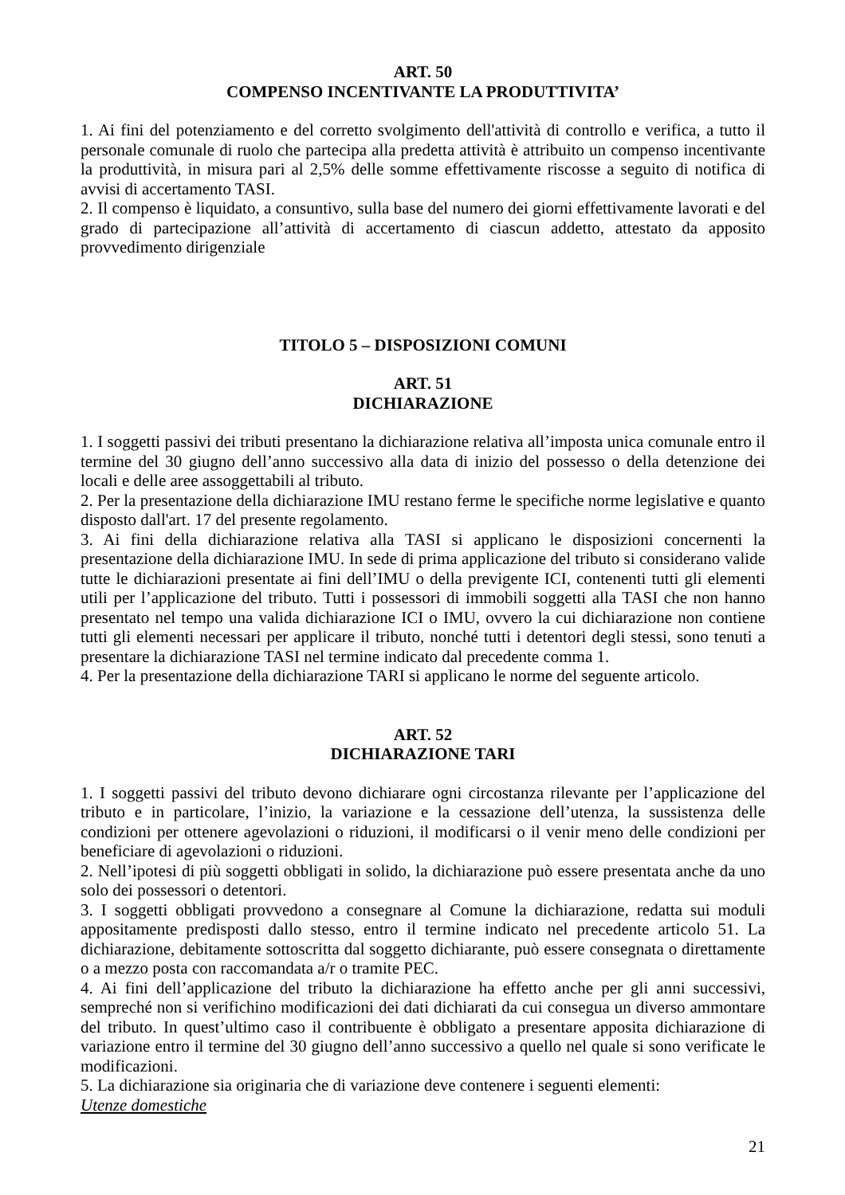ART. 50
COMPENSO INCENTIVANTE LA PRODUTTIVITA’
1. Ai fini del potenziamento e del corretto svolgimento dell'attività di controllo e verifica, a tutto il personale comunale di ruolo che partecipa alla predetta attività è attribuito un compenso incentivante la produttività, in misura pari al 2,5% delle somme effettivamente riscosse a seguito di notifica di avvisi di accertamento TASI.
2. Il compenso è liquidato, a consuntivo, sulla base del numero dei giorni effettivamente lavorati e del grado di partecipazione all’attività di accertamento di ciascun addetto, attestato da apposito provvedimento dirigenziale
TITOLO 5 – DISPOSIZIONI COMUNI
ART. 51
DICHIARAZIONE
1. I soggetti passivi dei tributi presentano la dichiarazione relativa all’imposta unica comunale entro il termine del 30 giugno dell’anno successivo alla data di inizio del possesso o della detenzione dei locali e delle aree assoggettabili al tributo.
2. Per la presentazione della dichiarazione IMU restano ferme le specifiche norme legislative e quanto disposto dall'art. 17 del presente regolamento.
3. Ai fini della dichiarazione relativa alla TASI si applicano le disposizioni concernenti la presentazione della dichiarazione IMU. In sede di prima applicazione del tributo si considerano valide tutte le dichiarazioni presentate ai fini dell’IMU o della previgente ICI, contenenti tutti gli elementi utili per l’applicazione del tributo. Tutti i possessori di immobili soggetti alla TASI che non hanno presentato nel tempo una valida dichiarazione ICI o IMU, ovvero la cui dichiarazione non contiene tutti gli elementi necessari per applicare il tributo, nonché tutti i detentori degli stessi, sono tenuti a presentare la dichiarazione TASI nel termine indicato dal precedente comma 1.
4. Per la presentazione della dichiarazione TARI si applicano le norme del seguente articolo.
ART. 52
DICHIARAZIONE TARI
1. I soggetti passivi del tributo devono dichiarare ogni circostanza rilevante per l’applicazione del tributo e in particolare, l’inizio, la variazione e la cessazione dell’utenza, la sussistenza delle condizioni per ottenere agevolazioni o riduzioni, il modificarsi o il venir meno delle condizioni per beneficiare di agevolazioni o riduzioni.
2. Nell’ipotesi di più soggetti obbligati in solido, la dichiarazione può essere presentata anche da uno solo dei possessori o detentori.
3. I soggetti obbligati provvedono a consegnare al Comune la dichiarazione, redatta sui moduli appositamente predisposti dallo stesso, entro il termine indicato nel precedente articolo 51. La dichiarazione, debitamente sottoscritta dal soggetto dichiarante, può essere consegnata o direttamente o a mezzo posta con raccomandata a/r o tramite PEC.
4. Ai fini dell’applicazione del tributo la dichiarazione ha effetto anche per gli anni successivi, sempreché non si verifichino modificazioni dei dati dichiarati da cui consegua un diverso ammontare del tributo. In quest’ultimo caso il contribuente è obbligato a presentare apposita dichiarazione di variazione entro il termine del 30 giugno dell’anno successivo a quello nel quale si sono verificate le modificazioni.
5. La dichiarazione sia originaria che di variazione deve contenere i seguenti elementi:
Utenze domestiche
21